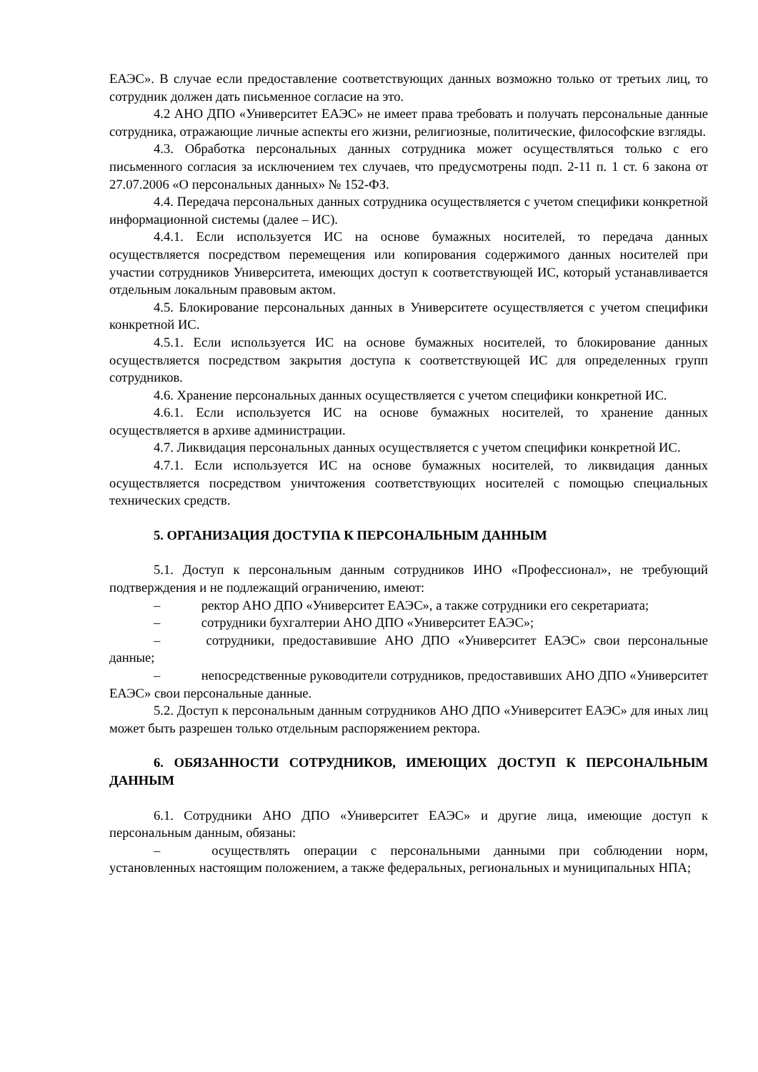ЕАЭС». В случае если предоставление соответствующих данных возможно только от третьих лиц, то сотрудник должен дать письменное согласие на это.
4.2 АНО ДПО «Университет ЕАЭС» не имеет права требовать и получать персональные данные сотрудника, отражающие личные аспекты его жизни, религиозные, политические, философские взгляды.
4.3. Обработка персональных данных сотрудника может осуществляться только с его письменного согласия за исключением тех случаев, что предусмотрены подп. 2-11 п. 1 ст. 6 закона от 27.07.2006 «О персональных данных» № 152-ФЗ.
4.4. Передача персональных данных сотрудника осуществляется с учетом специфики конкретной информационной системы (далее – ИС).
4.4.1. Если используется ИС на основе бумажных носителей, то передача данных осуществляется посредством перемещения или копирования содержимого данных носителей при участии сотрудников Университета, имеющих доступ к соответствующей ИС, который устанавливается отдельным локальным правовым актом.
4.5. Блокирование персональных данных в Университете осуществляется с учетом специфики конкретной ИС.
4.5.1. Если используется ИС на основе бумажных носителей, то блокирование данных осуществляется посредством закрытия доступа к соответствующей ИС для определенных групп сотрудников.
4.6. Хранение персональных данных осуществляется с учетом специфики конкретной ИС.
4.6.1. Если используется ИС на основе бумажных носителей, то хранение данных осуществляется в архиве администрации.
4.7. Ликвидация персональных данных осуществляется с учетом специфики конкретной ИС.
4.7.1. Если используется ИС на основе бумажных носителей, то ликвидация данных осуществляется посредством уничтожения соответствующих носителей с помощью специальных технических средств.
5. ОРГАНИЗАЦИЯ ДОСТУПА К ПЕРСОНАЛЬНЫМ ДАННЫМ
5.1. Доступ к персональным данным сотрудников ИНО «Профессионал», не требующий подтверждения и не подлежащий ограничению, имеют:
– ректор АНО ДПО «Университет ЕАЭС», а также сотрудники его секретариата;
– сотрудники бухгалтерии АНО ДПО «Университет ЕАЭС»;
– сотрудники, предоставившие АНО ДПО «Университет ЕАЭС» свои персональные данные;
– непосредственные руководители сотрудников, предоставивших АНО ДПО «Университет ЕАЭС» свои персональные данные.
5.2. Доступ к персональным данным сотрудников АНО ДПО «Университет ЕАЭС» для иных лиц может быть разрешен только отдельным распоряжением ректора.
6. ОБЯЗАННОСТИ СОТРУДНИКОВ, ИМЕЮЩИХ ДОСТУП К ПЕРСОНАЛЬНЫМ ДАННЫМ
6.1. Сотрудники АНО ДПО «Университет ЕАЭС» и другие лица, имеющие доступ к персональным данным, обязаны:
– осуществлять операции с персональными данными при соблюдении норм, установленных настоящим положением, а также федеральных, региональных и муниципальных НПА;